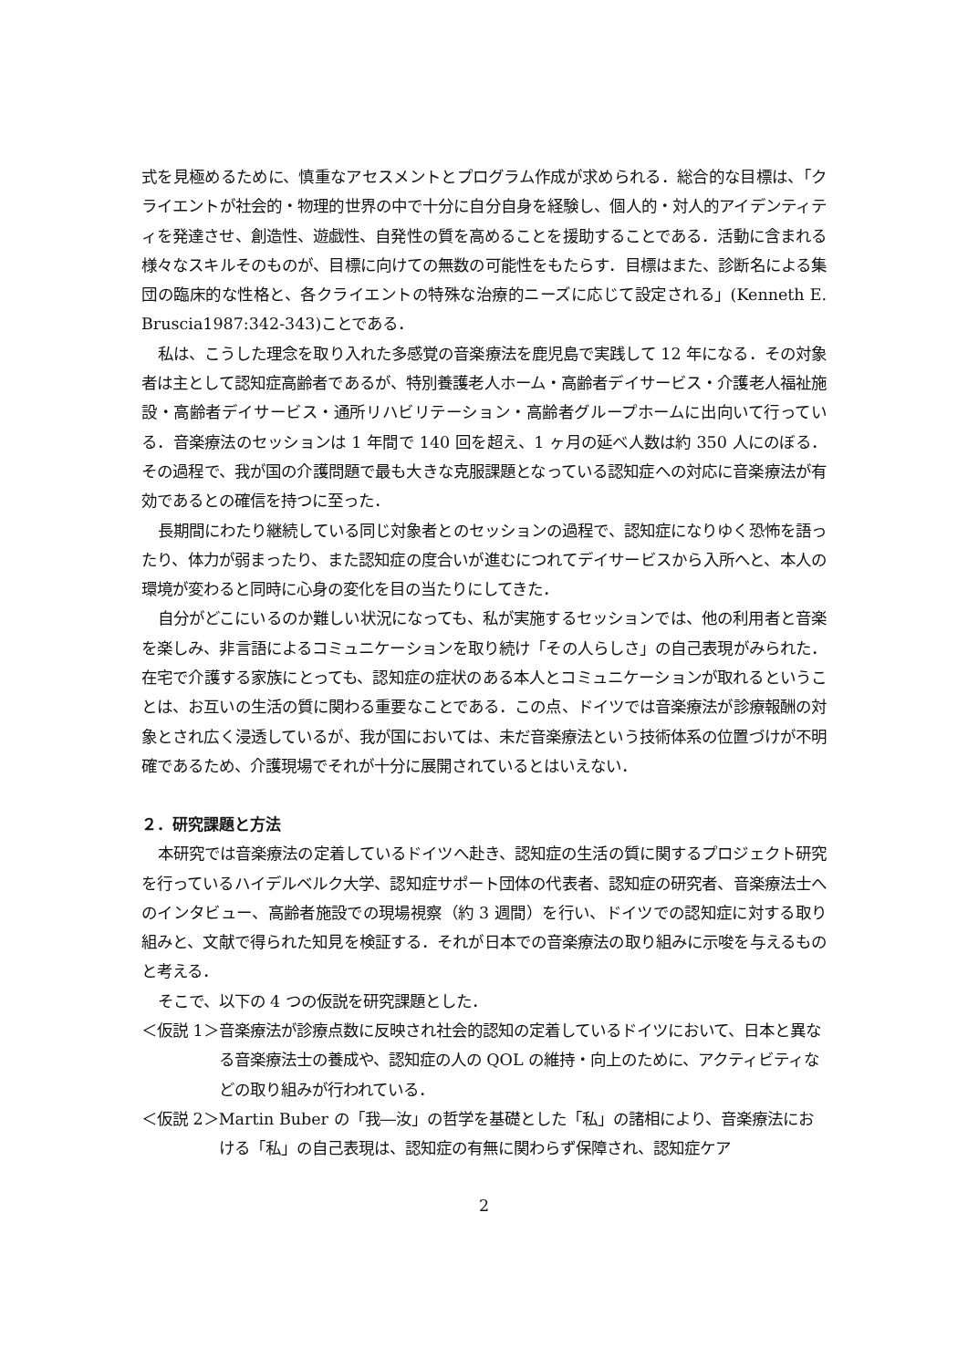式を見極めるために、慎重なアセスメントとプログラム作成が求められる．総合的な目標は、「クライエントが社会的・物理的世界の中で十分に自分自身を経験し、個人的・対人的アイデンティティを発達させ、創造性、遊戯性、自発性の質を高めることを援助することである．活動に含まれる様々なスキルそのものが、目標に向けての無数の可能性をもたらす．目標はまた、診断名による集団の臨床的な性格と、各クライエントの特殊な治療的ニーズに応じて設定される」(Kenneth E. Bruscia1987:342-343)ことである．
私は、こうした理念を取り入れた多感覚の音楽療法を鹿児島で実践して 12 年になる．その対象者は主として認知症高齢者であるが、特別養護老人ホーム・高齢者デイサービス・介護老人福祉施設・高齢者デイサービス・通所リハビリテーション・高齢者グループホームに出向いて行っている．音楽療法のセッションは 1 年間で 140 回を超え、1 ヶ月の延べ人数は約 350 人にのぼる．その過程で、我が国の介護問題で最も大きな克服課題となっている認知症への対応に音楽療法が有効であるとの確信を持つに至った．
長期間にわたり継続している同じ対象者とのセッションの過程で、認知症になりゆく恐怖を語ったり、体力が弱まったり、また認知症の度合いが進むにつれてデイサービスから入所へと、本人の環境が変わると同時に心身の変化を目の当たりにしてきた．
自分がどこにいるのか難しい状況になっても、私が実施するセッションでは、他の利用者と音楽を楽しみ、非言語によるコミュニケーションを取り続け「その人らしさ」の自己表現がみられた．在宅で介護する家族にとっても、認知症の症状のある本人とコミュニケーションが取れるということは、お互いの生活の質に関わる重要なことである．この点、ドイツでは音楽療法が診療報酬の対象とされ広く浸透しているが、我が国においては、未だ音楽療法という技術体系の位置づけが不明確であるため、介護現場でそれが十分に展開されているとはいえない．
２．研究課題と方法
本研究では音楽療法の定着しているドイツへ赴き、認知症の生活の質に関するプロジェクト研究を行っているハイデルベルク大学、認知症サポート団体の代表者、認知症の研究者、音楽療法士へのインタビュー、高齢者施設での現場視察（約 3 週間）を行い、ドイツでの認知症に対する取り組みと、文献で得られた知見を検証する．それが日本での音楽療法の取り組みに示唆を与えるものと考える．
そこで、以下の 4 つの仮説を研究課題とした．
＜仮説 1＞ 音楽療法が診療点数に反映され社会的認知の定着しているドイツにおいて、日本と異なる音楽療法士の養成や、認知症の人の QOL の維持・向上のために、アクティビティなどの取り組みが行われている．
＜仮説 2＞ Martin Buber の「我―汝」の哲学を基礎とした「私」の諸相により、音楽療法における「私」の自己表現は、認知症の有無に関わらず保障され、認知症ケア
2